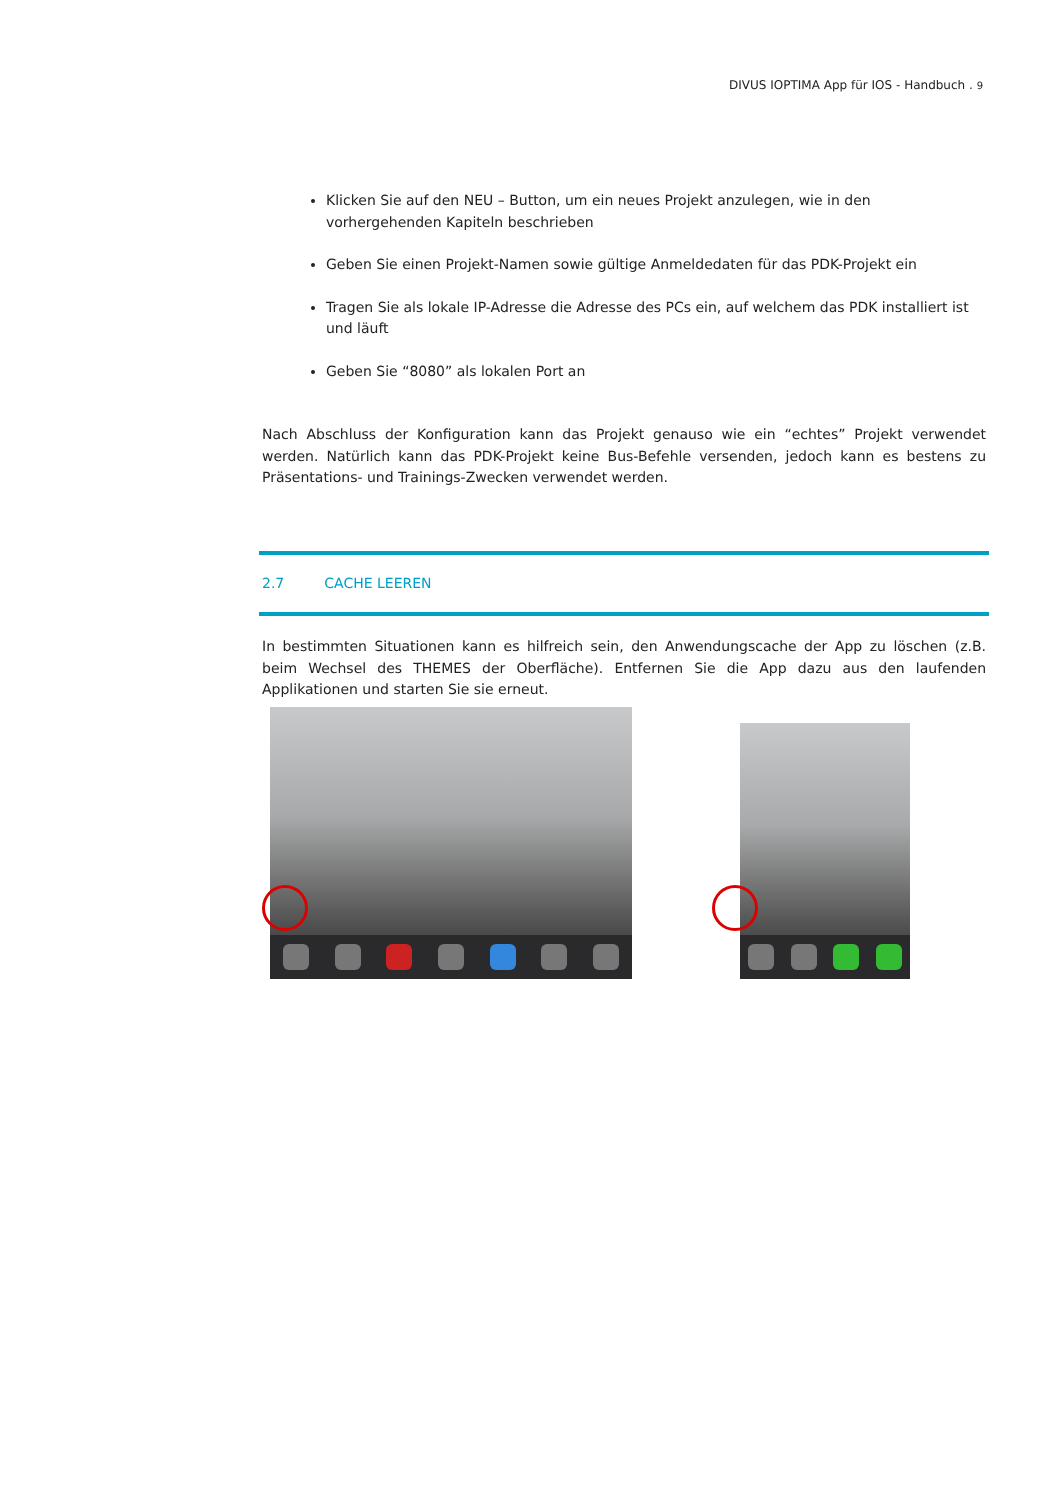DIVUS IOPTIMA App für IOS - Handbuch . 9
Klicken Sie auf den NEU – Button, um ein neues Projekt anzulegen, wie in den vorhergehenden Kapiteln beschrieben
Geben Sie einen Projekt-Namen sowie gültige Anmeldedaten für das PDK-Projekt ein
Tragen Sie als lokale IP-Adresse die Adresse des PCs ein, auf welchem das PDK installiert ist und läuft
Geben Sie “8080” als lokalen Port an
Nach Abschluss der Konfiguration kann das Projekt genauso wie ein “echtes” Projekt verwendet werden. Natürlich kann das PDK-Projekt keine Bus-Befehle versenden, jedoch kann es bestens zu Präsentations- und Trainings-Zwecken verwendet werden.
2.7 CACHE LEEREN
In bestimmten Situationen kann es hilfreich sein, den Anwendungscache der App zu löschen (z.B. beim Wechsel des THEMES der Oberfläche). Entfernen Sie die App dazu aus den laufenden Applikationen und starten Sie sie erneut.